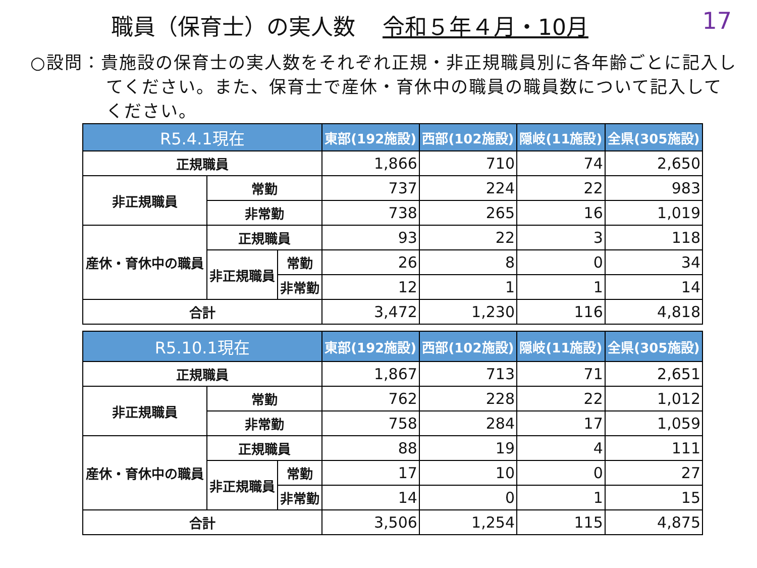職員（保育士）の実人数 令和５年４月・10月
17
○設問：貴施設の保育士の実人数をそれぞれ正規・非正規職員別に各年齢ごとに記入してください。また、保育士で産休・育休中の職員の職員数について記入してください。
| R5.4.1現在 | | | 東部(192施設) | 西部(102施設) | 隠岐(11施設) | 全県(305施設) |
| --- | --- | --- | --- | --- | --- | --- |
| 正規職員 | | | 1,866 | 710 | 74 | 2,650 |
| 非正規職員 | 常勤 | | 737 | 224 | 22 | 983 |
| | 非常勤 | | 738 | 265 | 16 | 1,019 |
| 産休・育休中の職員 | 正規職員 | | 93 | 22 | 3 | 118 |
| | 非正規職員 | 常勤 | 26 | 8 | 0 | 34 |
| | | 非常勤 | 12 | 1 | 1 | 14 |
| 合計 | | | 3,472 | 1,230 | 116 | 4,818 |
| R5.10.1現在 | | | 東部(192施設) | 西部(102施設) | 隠岐(11施設) | 全県(305施設) |
| --- | --- | --- | --- | --- | --- | --- |
| 正規職員 | | | 1,867 | 713 | 71 | 2,651 |
| 非正規職員 | 常勤 | | 762 | 228 | 22 | 1,012 |
| | 非常勤 | | 758 | 284 | 17 | 1,059 |
| 産休・育休中の職員 | 正規職員 | | 88 | 19 | 4 | 111 |
| | 非正規職員 | 常勤 | 17 | 10 | 0 | 27 |
| | | 非常勤 | 14 | 0 | 1 | 15 |
| 合計 | | | 3,506 | 1,254 | 115 | 4,875 |